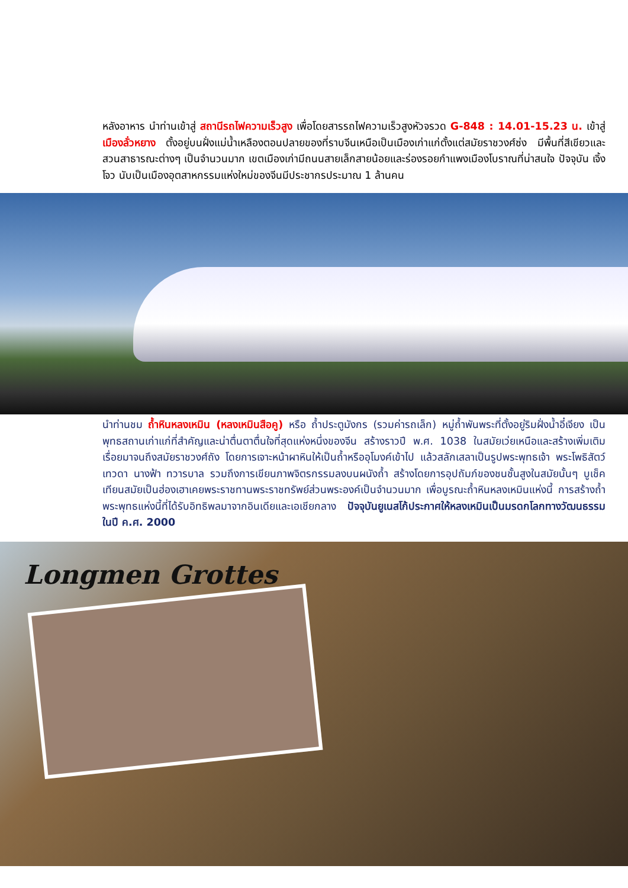หลังอาหาร นำท่านเข้าสู่ สถานีรถไฟความเร็วสูง เพื่อโดยสารรถไฟความเร็วสูงหัวจรวด G-848 : 14.01-15.23 น. เข้าสู่ เมืองลั่วหยาง ตั้งอยู่บนฝั่งแม่น้ำเหลืองตอนปลายของที่ราบจีนเหนือเป็นเมืองเก่าแก่ตั้งแต่สมัยราชวงศ์ซ่ง มีพื้นที่สีเขียวและสวนสาธารณะต่างๆ เป็นจำนวนมาก เขตเมืองเก่ามีถนนสายเล็กสายน้อยและร่องรอยกำแพงเมืองโบราณที่น่าสนใจ ปัจจุบัน เจิ้งโจว นับเป็นเมืองอุตสาหกรรมแห่งใหม่ของจีนมีประชากรประมาณ 1 ล้านคน
นำท่านชม ถ้ำหินหลงเหมิน (หลงเหมินสือคู) หรือ ถ้ำประตูมังกร (รวมค่ารถเล็ก) หมู่ถ้ำพันพระที่ตั้งอยู่ริมฝั่งน้ำอี๋เจียง เป็นพุทธสถานเก่าแก่ที่สำคัญและน่าตื่นตาตื่นใจที่สุดแห่งหนึ่งของจีน สร้างราวปี พ.ศ. 1038 ในสมัยเว่ยเหนือและสร้างเพิ่มเติมเรื่อยมาจนถึงสมัยราชวงศ์ถัง โดยการเจาะหน้าผาหินให้เป็นถ้ำหรืออุโมงค์เข้าไป แล้วสลักเสลาเป็นรูปพระพุทธเจ้า พระโพธิสัตว์ เทวดา นางฟ้า ทวารบาล รวมถึงการเขียนภาพจิตรกรรมลงบนผนังถ้ำ สร้างโดยการอุปถัมภ์ของชนชั้นสูงในสมัยนั้นๆ บูเช็คเทียนสมัยเป็นฮ่องเฮาเคยพระราชทานพระราชทรัพย์ส่วนพระองค์เป็นจำนวนมาก เพื่อบูรณะถ้ำหินหลงเหมินแห่งนี้ การสร้างถ้ำพระพุทธแห่งนี้ที่ได้รับอิทธิพลมาจากอินเดียและเอเชียกลาง ปัจจุบันยูเนสโก้ประกาศให้หลงเหมินเป็นมรดกโลกทางวัฒนธรรมในปี ค.ศ. 2000
Longmen Grottes